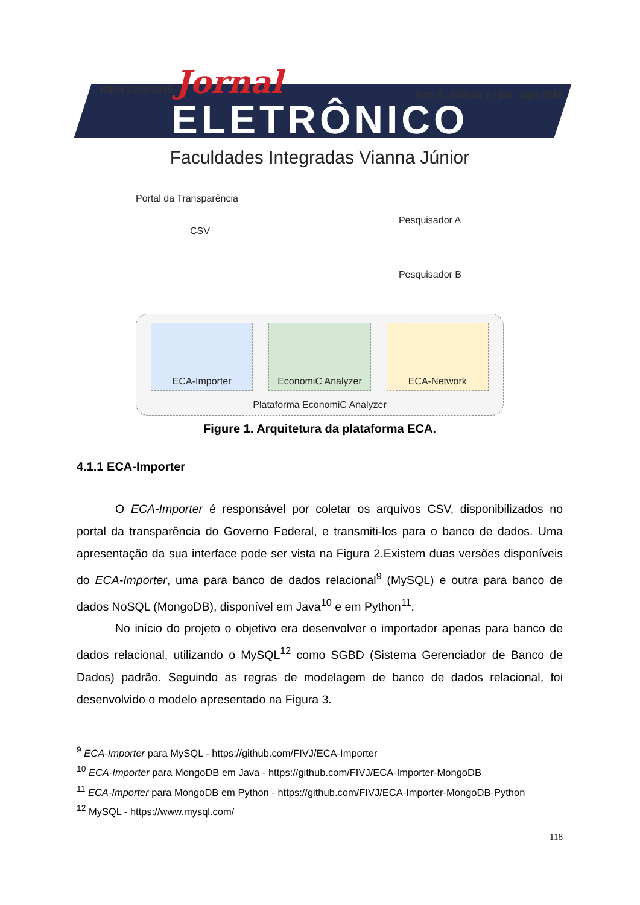ISBN 2178-1035 Jornal Ano X . Edição 1 - jan - ago 2018
ELETRÔNICO
Faculdades Integradas Vianna Júnior
Portal da Transparência
CSV
Pesquisador A
Pesquisador B
ECA-Importer EconomiC Analyzer ECA-Network
Plataforma EconomiC Analyzer
Figure 1. Arquitetura da plataforma ECA.
4.1.1 ECA-Importer
O ECA-Importer é responsável por coletar os arquivos CSV, disponibilizados no portal da transparência do Governo Federal, e transmiti-los para o banco de dados. Uma apresentação da sua interface pode ser vista na Figura 2.Existem duas versões disponíveis do ECA-Importer, uma para banco de dados relacional<sup>9</sup> (MySQL) e outra para banco de dados NoSQL (MongoDB), disponível em Java<sup>10</sup> e em Python<sup>11</sup>.
No início do projeto o objetivo era desenvolver o importador apenas para banco de dados relacional, utilizando o MySQL<sup>12</sup> como SGBD (Sistema Gerenciador de Banco de Dados) padrão. Seguindo as regras de modelagem de banco de dados relacional, foi desenvolvido o modelo apresentado na Figura 3.
<sup>9</sup> ECA-Importer para MySQL - https://github.com/FIVJ/ECA-Importer
<sup>10</sup> ECA-Importer para MongoDB em Java - https://github.com/FIVJ/ECA-Importer-MongoDB
<sup>11</sup> ECA-Importer para MongoDB em Python - https://github.com/FIVJ/ECA-Importer-MongoDB-Python
<sup>12</sup> MySQL - https://www.mysql.com/
118